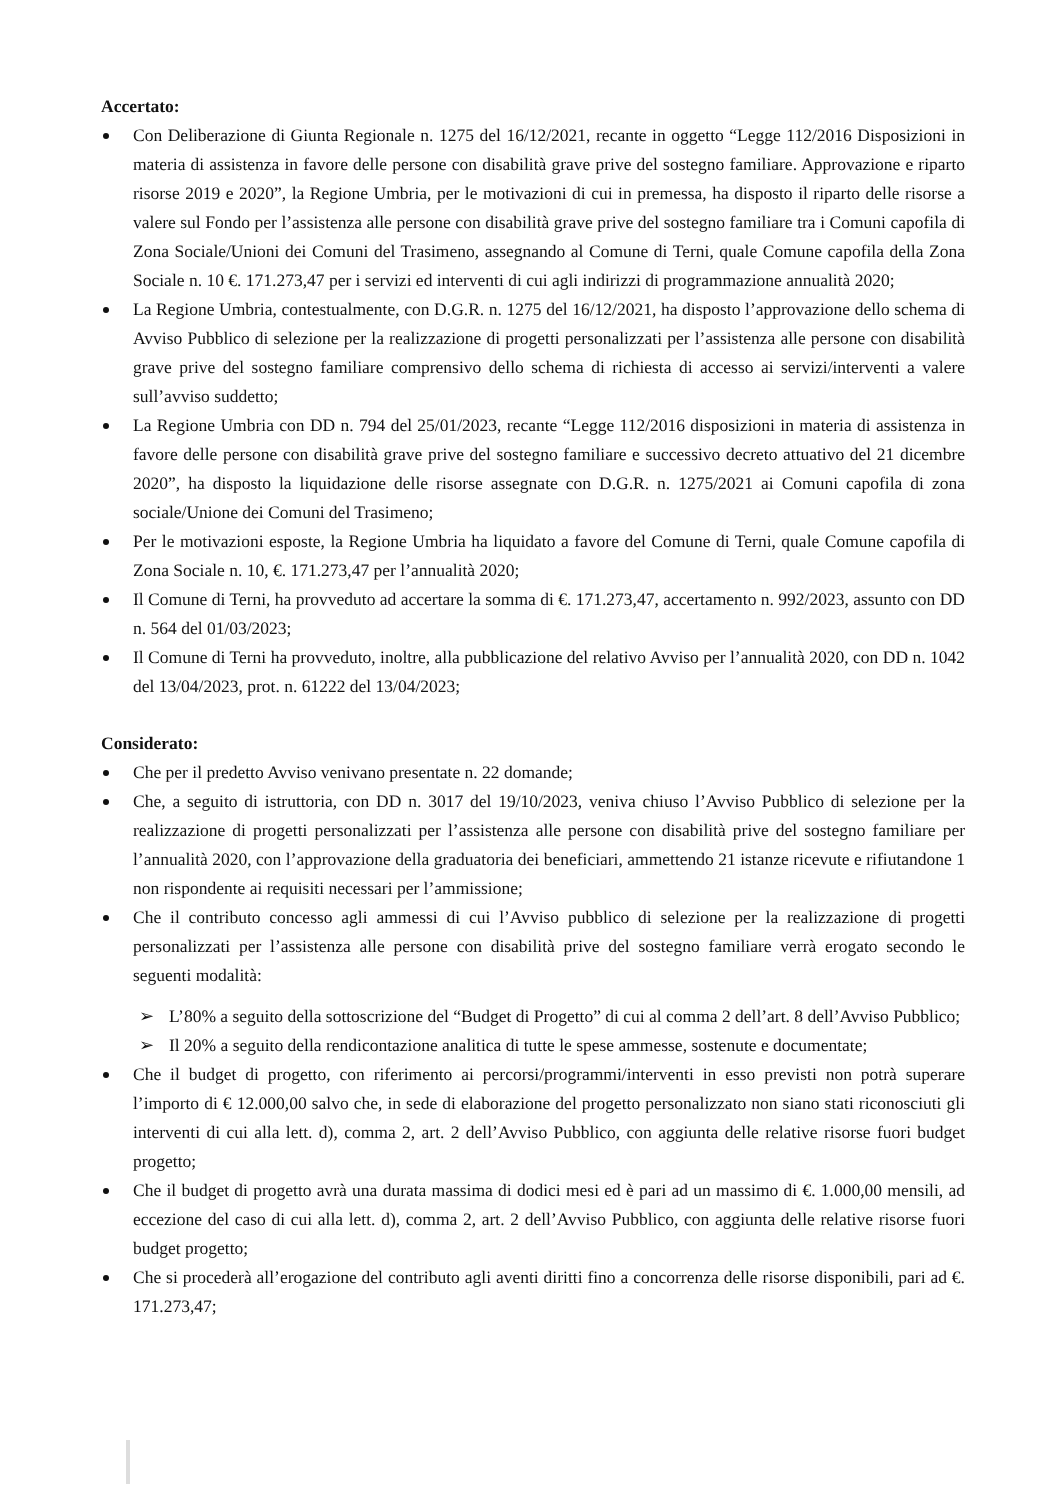Accertato:
Con Deliberazione di Giunta Regionale n. 1275 del 16/12/2021, recante in oggetto “Legge 112/2016 Disposizioni in materia di assistenza in favore delle persone con disabilità grave prive del sostegno familiare. Approvazione e riparto risorse 2019 e 2020”, la Regione Umbria, per le motivazioni di cui in premessa, ha disposto il riparto delle risorse a valere sul Fondo per l’assistenza alle persone con disabilità grave prive del sostegno familiare tra i Comuni capofila di Zona Sociale/Unioni dei Comuni del Trasimeno, assegnando al Comune di Terni, quale Comune capofila della Zona Sociale n. 10 €. 171.273,47 per i servizi ed interventi di cui agli indirizzi di programmazione annualità 2020;
La Regione Umbria, contestualmente, con D.G.R. n. 1275 del 16/12/2021, ha disposto l’approvazione dello schema di Avviso Pubblico di selezione per la realizzazione di progetti personalizzati per l’assistenza alle persone con disabilità grave prive del sostegno familiare comprensivo dello schema di richiesta di accesso ai servizi/interventi a valere sull’avviso suddetto;
La Regione Umbria con DD n. 794 del 25/01/2023, recante “Legge 112/2016 disposizioni in materia di assistenza in favore delle persone con disabilità grave prive del sostegno familiare e successivo decreto attuativo del 21 dicembre 2020”, ha disposto la liquidazione delle risorse assegnate con D.G.R. n. 1275/2021 ai Comuni capofila di zona sociale/Unione dei Comuni del Trasimeno;
Per le motivazioni esposte, la Regione Umbria ha liquidato a favore del Comune di Terni, quale Comune capofila di Zona Sociale n. 10, €. 171.273,47 per l’annualità 2020;
Il Comune di Terni, ha provveduto ad accertare la somma di €. 171.273,47, accertamento n. 992/2023, assunto con DD n. 564 del 01/03/2023;
Il Comune di Terni ha provveduto, inoltre, alla pubblicazione del relativo Avviso per l’annualità 2020, con DD n. 1042 del 13/04/2023, prot. n. 61222 del 13/04/2023;
Considerato:
Che per il predetto Avviso venivano presentate n. 22 domande;
Che, a seguito di istruttoria, con DD n. 3017 del 19/10/2023, veniva chiuso l’Avviso Pubblico di selezione per la realizzazione di progetti personalizzati per l’assistenza alle persone con disabilità prive del sostegno familiare per l’annualità 2020, con l’approvazione della graduatoria dei beneficiari, ammettendo 21 istanze ricevute e rifiutandone 1 non rispondente ai requisiti necessari per l’ammissione;
Che il contributo concesso agli ammessi di cui l’Avviso pubblico di selezione per la realizzazione di progetti personalizzati per l’assistenza alle persone con disabilità prive del sostegno familiare verrà erogato secondo le seguenti modalità:
➢ L’80% a seguito della sottoscrizione del “Budget di Progetto” di cui al comma 2 dell’art. 8 dell’Avviso Pubblico;
➢ Il 20% a seguito della rendicontazione analitica di tutte le spese ammesse, sostenute e documentate;
Che il budget di progetto, con riferimento ai percorsi/programmi/interventi in esso previsti non potrà superare l’importo di € 12.000,00 salvo che, in sede di elaborazione del progetto personalizzato non siano stati riconosciuti gli interventi di cui alla lett. d), comma 2, art. 2 dell’Avviso Pubblico, con aggiunta delle relative risorse fuori budget progetto;
Che il budget di progetto avrà una durata massima di dodici mesi ed è pari ad un massimo di €. 1.000,00 mensili, ad eccezione del caso di cui alla lett. d), comma 2, art. 2 dell’Avviso Pubblico, con aggiunta delle relative risorse fuori budget progetto;
Che si procederà all’erogazione del contributo agli aventi diritti fino a concorrenza delle risorse disponibili, pari ad €. 171.273,47;